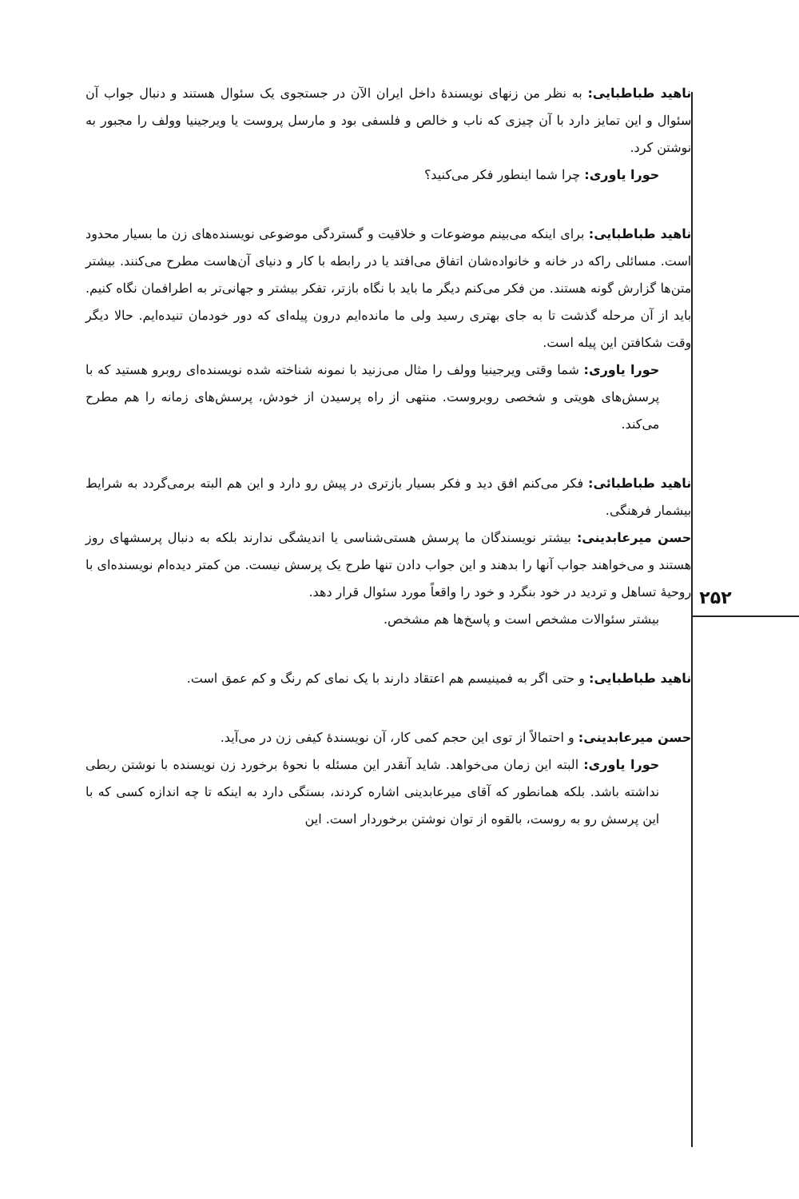۲۵۲
ناهید طباطبایی: به نظر من زنهای نویسندهٔ داخل ایران الآن در جستجوی یک سئوال هستند و دنبال جواب آن سئوال و این تمایز دارد با آن چیزی که ناب و خالص و فلسفی بود و مارسل پروست یا ویرجینیا وولف را مجبور به نوشتن کرد.
حورا یاوری: چرا شما اینطور فکر می‌کنید؟
ناهید طباطبایی: برای اینکه می‌بینم موضوعات و خلاقیت و گستردگی موضوعی نویسنده‌های زن ما بسیار محدود است. مسائلی راکه در خانه و خانواده‌شان اتفاق می‌افتد یا در رابطه با کار و دنیای آن‌هاست مطرح می‌کنند. بیشتر متن‌ها گزارش گونه هستند. من فکر می‌کنم دیگر ما باید با نگاه بازتر، تفکر بیشتر و جهانی‌تر به اطرافمان نگاه کنیم. باید از آن مرحله گذشت تا به جای بهتری رسید ولی ما مانده‌ایم درون پیله‌ای که دور خودمان تنیده‌ایم. حالا دیگر وقت شکافتن این پیله است.
حورا یاوری: شما وقتی ویرجینیا وولف را مثال می‌زنید با نمونه شناخته شده نویسنده‌ای روبرو هستید که با پرسش‌های هویتی و شخصی روبروست. منتهی از راه پرسیدن از خودش، پرسش‌های زمانه را هم مطرح می‌کند.
ناهید طباطبائی: فکر می‌کنم افق دید و فکر بسیار بازتری در پیش رو دارد و این هم البته برمی‌گردد به شرایط بیشمار فرهنگی.
حسن میرعابدینی: بیشتر نویسندگان ما پرسش هستی‌شناسی یا اندیشگی ندارند بلکه به دنبال پرسشهای روز هستند و می‌خواهند جواب آنها را بدهند و این جواب دادن تنها طرح یک پرسش نیست. من کمتر دیده‌ام نویسنده‌ای با روحیهٔ تساهل و تردید در خود بنگرد و خود را واقعاً مورد سئوال قرار دهد.
بیشتر سئوالات مشخص است و پاسخ‌ها هم مشخص.
ناهید طباطبایی: و حتی اگر به فمینیسم هم اعتقاد دارند با یک نمای کم رنگ و کم عمق است.
حسن میرعابدینی: و احتمالاً از توی این حجم کمی کار، آن نویسندهٔ کیفی زن در می‌آید.
حورا یاوری: البته این زمان می‌خواهد. شاید آنقدر این مسئله با نحوهٔ برخورد زن نویسنده با نوشتن ربطی نداشته باشد. بلکه همانطور که آقای میرعابدینی اشاره کردند، بستگی دارد به اینکه تا چه اندازه کسی که با این پرسش رو به روست، بالقوه از توان نوشتن برخوردار است. این